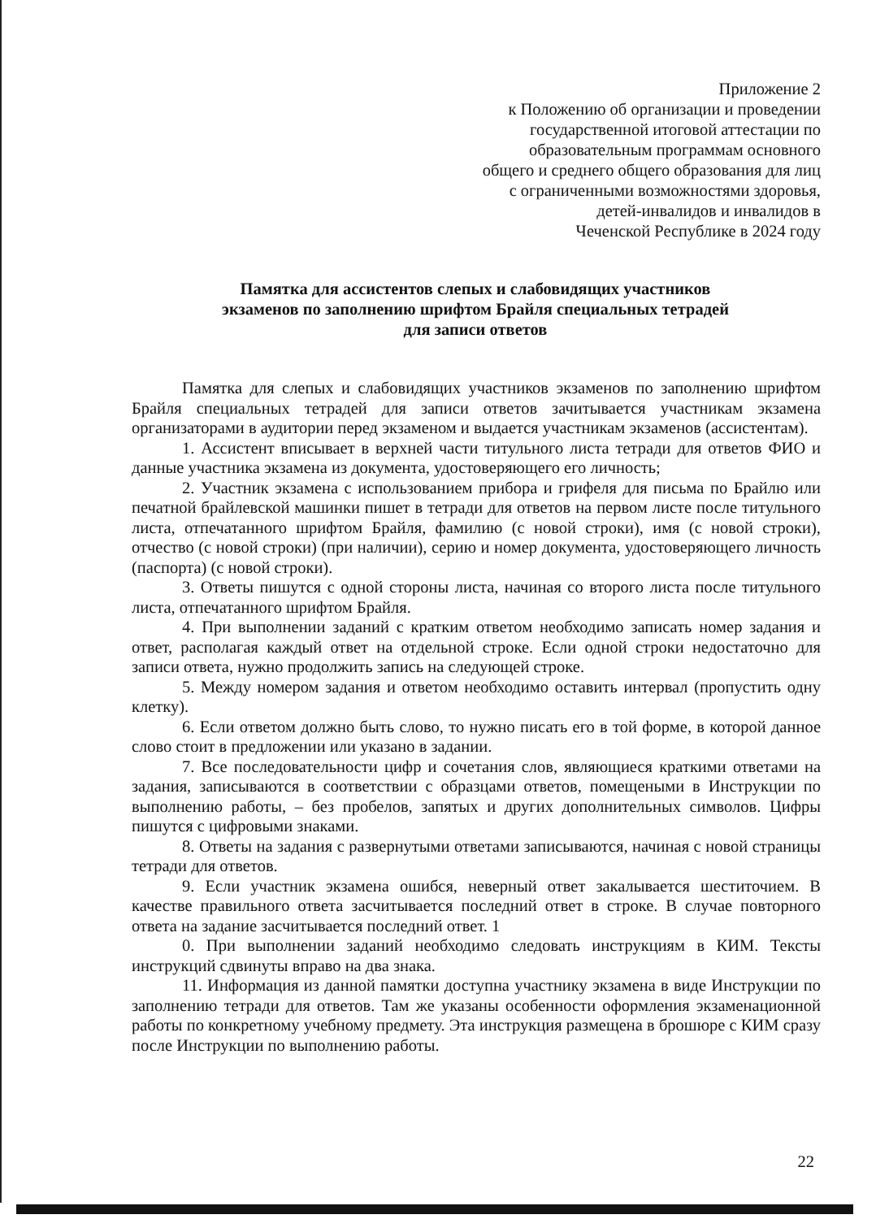Приложение 2
к Положению об организации и проведении
государственной итоговой аттестации по
образовательным программам основного
общего и среднего общего образования для лиц
с ограниченными возможностями здоровья,
детей-инвалидов и инвалидов в
Чеченской Республике в 2024 году
Памятка для ассистентов слепых и слабовидящих участников
экзаменов по заполнению шрифтом Брайля специальных тетрадей
для записи ответов
Памятка для слепых и слабовидящих участников экзаменов по заполнению шрифтом Брайля специальных тетрадей для записи ответов зачитывается участникам экзамена организаторами в аудитории перед экзаменом и выдается участникам экзаменов (ассистентам).
1. Ассистент вписывает в верхней части титульного листа тетради для ответов ФИО и данные участника экзамена из документа, удостоверяющего его личность;
2. Участник экзамена с использованием прибора и грифеля для письма по Брайлю или печатной брайлевской машинки пишет в тетради для ответов на первом листе после титульного листа, отпечатанного шрифтом Брайля, фамилию (с новой строки), имя (с новой строки), отчество (с новой строки) (при наличии), серию и номер документа, удостоверяющего личность (паспорта) (с новой строки).
3. Ответы пишутся с одной стороны листа, начиная со второго листа после титульного листа, отпечатанного шрифтом Брайля.
4. При выполнении заданий с кратким ответом необходимо записать номер задания и ответ, располагая каждый ответ на отдельной строке. Если одной строки недостаточно для записи ответа, нужно продолжить запись на следующей строке.
5. Между номером задания и ответом необходимо оставить интервал (пропустить одну клетку).
6. Если ответом должно быть слово, то нужно писать его в той форме, в которой данное слово стоит в предложении или указано в задании.
7. Все последовательности цифр и сочетания слов, являющиеся краткими ответами на задания, записываются в соответствии с образцами ответов, помещеными в Инструкции по выполнению работы, – без пробелов, запятых и других дополнительных символов. Цифры пишутся с цифровыми знаками.
8. Ответы на задания с развернутыми ответами записываются, начиная с новой страницы тетради для ответов.
9. Если участник экзамена ошибся, неверный ответ закалывается шеститочием. В качестве правильного ответа засчитывается последний ответ в строке. В случае повторного ответа на задание засчитывается последний ответ. 1
0. При выполнении заданий необходимо следовать инструкциям в КИМ. Тексты инструкций сдвинуты вправо на два знака.
11. Информация из данной памятки доступна участнику экзамена в виде Инструкции по заполнению тетради для ответов. Там же указаны особенности оформления экзаменационной работы по конкретному учебному предмету. Эта инструкция размещена в брошюре с КИМ сразу после Инструкции по выполнению работы.
22